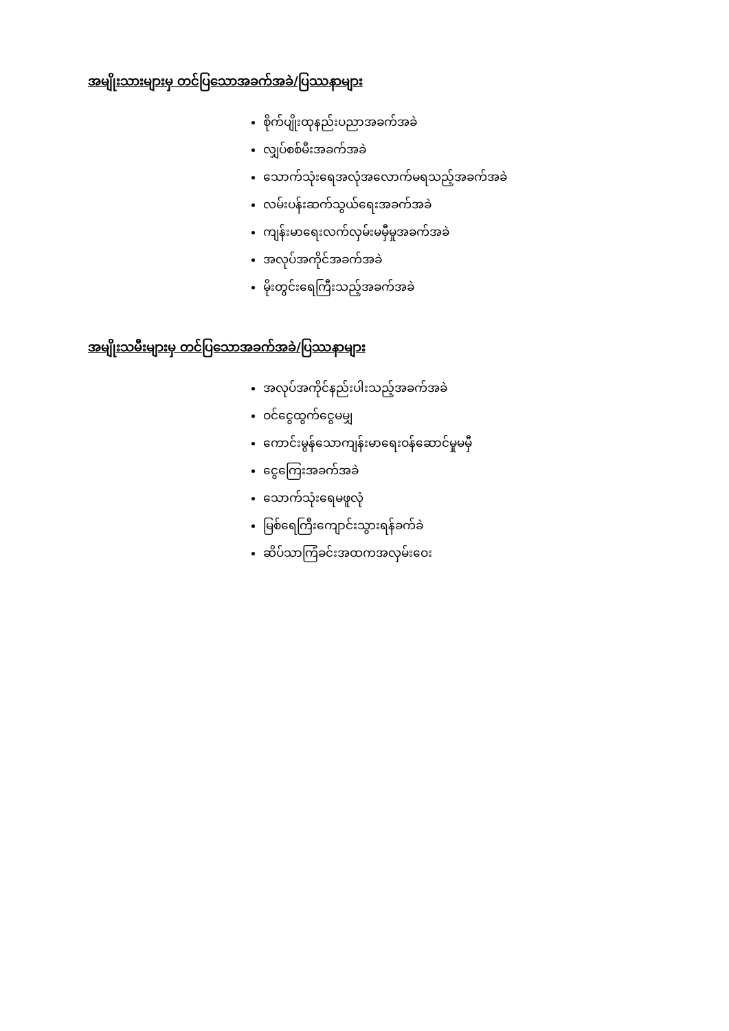အမျိုးသားများမှ တင်ပြသောအခက်အခဲ/ပြဿနာများ
စိုက်ပျိုးထုနည်းပညာအခက်အခဲ
လျှပ်စစ်မီးအခက်အခဲ
သောက်သုံးရေအလုံအလောက်မရသည့်အခက်အခဲ
လမ်းပန်းဆက်သွယ်ရေးအခက်အခဲ
ကျန်းမာရေးလက်လှမ်းမမှီမှုအခက်အခဲ
အလုပ်အကိုင်အခက်အခဲ
မိုးတွင်းရေကြီးသည့်အခက်အခဲ
အမျိုးသမီးများမှ တင်ပြသောအခက်အခဲ/ပြဿနာများ
အလုပ်အကိုင်နည်းပါးသည့်အခက်အခဲ
ဝင်ငွေထွက်ငွေမမျှ
ကောင်းမွန်သောကျန်းမာရေးဝန်ဆောင်မှုမမှီ
ငွေကြေးအခက်အခဲ
သောက်သုံးရေမဖူလုံ
မြစ်ရေကြီးကျောင်းသွားရန်ခက်ခဲ
ဆိပ်သာကြံခင်းအထကအလှမ်းဝေး